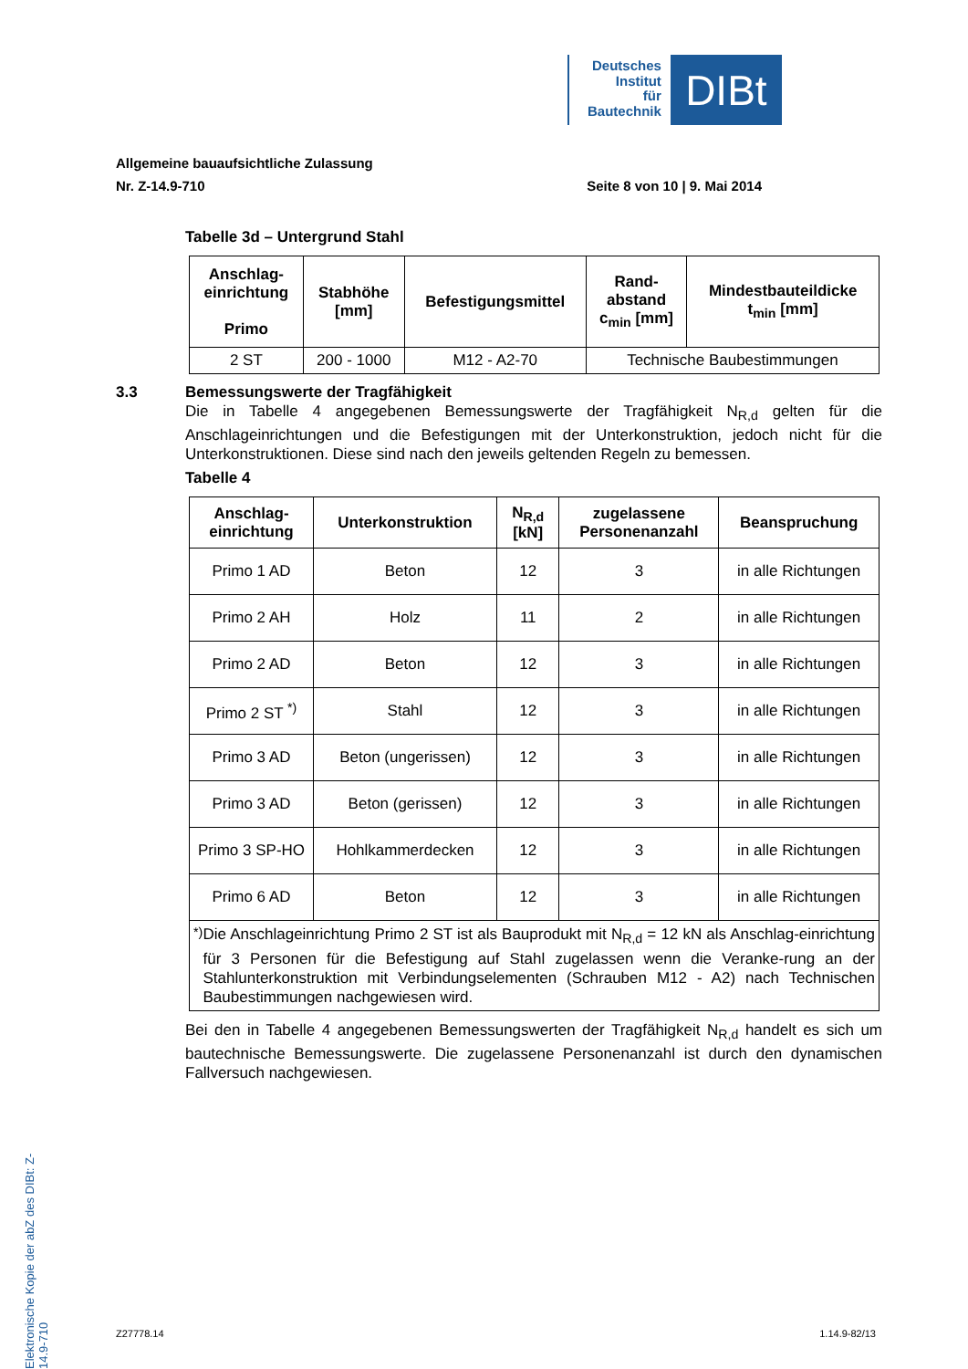Deutsches
Institut
für
Bautechnik
DIBt
Allgemeine bauaufsichtliche Zulassung
Nr. Z-14.9-710 Seite 8 von 10 | 9. Mai 2014
Tabelle 3d – Untergrund Stahl
| Anschlag- einrichtung Primo | Stabhöhe [mm] | Befestigungsmittel | Rand- abstand c<sub>min</sub> [mm] | Mindestbauteildicke t<sub>min</sub> [mm] |
| --- | --- | --- | --- | --- |
| 2 ST | 200 - 1000 | M12 - A2-70 | Technische Baubestimmungen | |
3.3 Bemessungswerte der Tragfähigkeit
Die in Tabelle 4 angegebenen Bemessungswerte der Tragfähigkeit N<sub>R,d</sub> gelten für die Anschlageinrichtungen und die Befestigungen mit der Unterkonstruktion, jedoch nicht für die Unterkonstruktionen. Diese sind nach den jeweils geltenden Regeln zu bemessen.
Tabelle 4
| Anschlag- einrichtung | Unterkonstruktion | N<sub>R,d</sub> [kN] | zugelassene Personenanzahl | Beanspruchung |
| --- | --- | --- | --- | --- |
| Primo 1 AD | Beton | 12 | 3 | in alle Richtungen |
| Primo 2 AH | Holz | 11 | 2 | in alle Richtungen |
| Primo 2 AD | Beton | 12 | 3 | in alle Richtungen |
| Primo 2 ST <sup>*)</sup> | Stahl | 12 | 3 | in alle Richtungen |
| Primo 3 AD | Beton (ungerissen) | 12 | 3 | in alle Richtungen |
| Primo 3 AD | Beton (gerissen) | 12 | 3 | in alle Richtungen |
| Primo 3 SP-HO | Hohlkammerdecken | 12 | 3 | in alle Richtungen |
| Primo 6 AD | Beton | 12 | 3 | in alle Richtungen |
| <sup>*)</sup> Die Anschlageinrichtung Primo 2 ST ist als Bauprodukt mit N<sub>R,d</sub> = 12 kN als Anschlag-einrichtung für 3 Personen für die Befestigung auf Stahl zugelassen wenn die Veranke-rung an der Stahlunterkonstruktion mit Verbindungselementen (Schrauben M12 - A2) nach Technischen Baubestimmungen nachgewiesen wird. | | | | |
Bei den in Tabelle 4 angegebenen Bemessungswerten der Tragfähigkeit N<sub>R,d</sub> handelt es sich um bautechnische Bemessungswerte. Die zugelassene Personenanzahl ist durch den dynamischen Fallversuch nachgewiesen.
Elektronische Kopie der abZ des DIBt: Z-14.9-710
Z27778.14 1.14.9-82/13